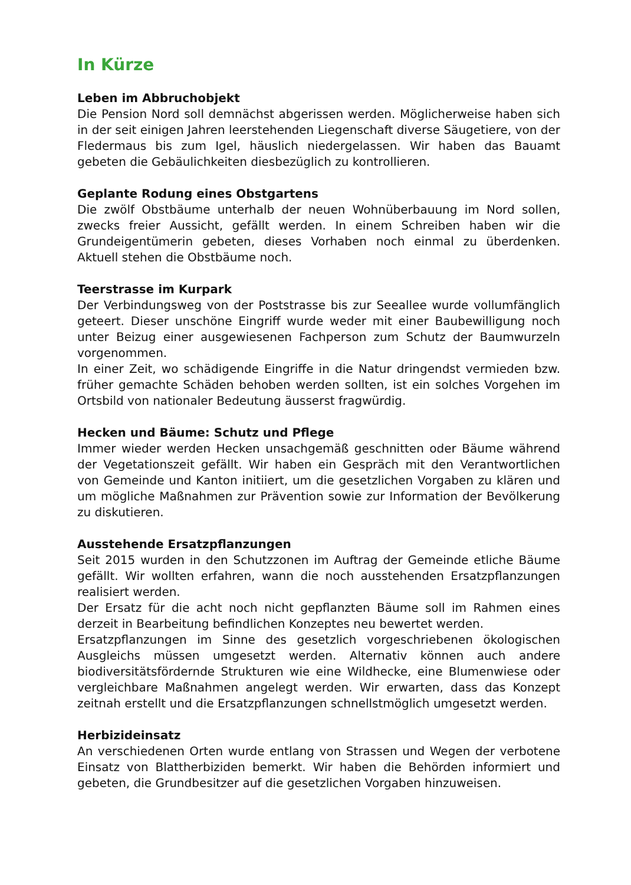In Kürze
Leben im Abbruchobjekt
Die Pension Nord soll demnächst abgerissen werden. Möglicherweise haben sich in der seit einigen Jahren leerstehenden Liegenschaft diverse Säugetiere, von der Fledermaus bis zum Igel, häuslich niedergelassen. Wir haben das Bauamt gebeten die Gebäulichkeiten diesbezüglich zu kontrollieren.
Geplante Rodung eines Obstgartens
Die zwölf Obstbäume unterhalb der neuen Wohnüberbauung im Nord sollen, zwecks freier Aussicht, gefällt werden. In einem Schreiben haben wir die Grundeigentümerin gebeten, dieses Vorhaben noch einmal zu überdenken. Aktuell stehen die Obstbäume noch.
Teerstrasse im Kurpark
Der Verbindungsweg von der Poststrasse bis zur Seeallee wurde vollumfänglich geteert. Dieser unschöne Eingriff wurde weder mit einer Baubewilligung noch unter Beizug einer ausgewiesenen Fachperson zum Schutz der Baumwurzeln vorgenommen.
In einer Zeit, wo schädigende Eingriffe in die Natur dringendst vermieden bzw. früher gemachte Schäden behoben werden sollten, ist ein solches Vorgehen im Ortsbild von nationaler Bedeutung äusserst fragwürdig.
Hecken und Bäume: Schutz und Pflege
Immer wieder werden Hecken unsachgemäß geschnitten oder Bäume während der Vegetationszeit gefällt. Wir haben ein Gespräch mit den Verantwortlichen von Gemeinde und Kanton initiiert, um die gesetzlichen Vorgaben zu klären und um mögliche Maßnahmen zur Prävention sowie zur Information der Bevölkerung zu diskutieren.
Ausstehende Ersatzpflanzungen
Seit 2015 wurden in den Schutzzonen im Auftrag der Gemeinde etliche Bäume gefällt. Wir wollten erfahren, wann die noch ausstehenden Ersatzpflanzungen realisiert werden.
Der Ersatz für die acht noch nicht gepflanzten Bäume soll im Rahmen eines derzeit in Bearbeitung befindlichen Konzeptes neu bewertet werden.
Ersatzpflanzungen im Sinne des gesetzlich vorgeschriebenen ökologischen Ausgleichs müssen umgesetzt werden. Alternativ können auch andere biodiversitätsfördernde Strukturen wie eine Wildhecke, eine Blumenwiese oder vergleichbare Maßnahmen angelegt werden. Wir erwarten, dass das Konzept zeitnah erstellt und die Ersatzpflanzungen schnellstmöglich umgesetzt werden.
Herbizideinsatz
An verschiedenen Orten wurde entlang von Strassen und Wegen der verbotene Einsatz von Blattherbiziden bemerkt. Wir haben die Behörden informiert und gebeten, die Grundbesitzer auf die gesetzlichen Vorgaben hinzuweisen.